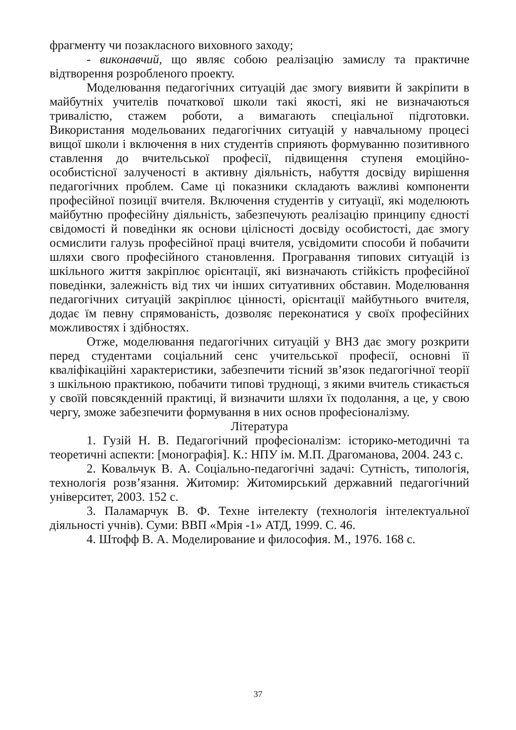фрагменту чи позакласного виховного заходу;
- виконавчий, що являє собою реалізацію замислу та практичне відтворення розробленого проекту.
Моделювання педагогічних ситуацій дає змогу виявити й закріпити в майбутніх учителів початкової школи такі якості, які не визначаються тривалістю, стажем роботи, а вимагають спеціальної підготовки. Використання модельованих педагогічних ситуацій у навчальному процесі вищої школи і включення в них студентів сприяють формуванню позитивного ставлення до вчительської професії, підвищення ступеня емоційно-особистісної залученості в активну діяльність, набуття досвіду вирішення педагогічних проблем. Саме ці показники складають важливі компоненти професійної позиції вчителя. Включення студентів у ситуації, які моделюють майбутню професійну діяльність, забезпечують реалізацію принципу єдності свідомості й поведінки як основи цілісності досвіду особистості, дає змогу осмислити галузь професійної праці вчителя, усвідомити способи й побачити шляхи свого професійного становлення. Програвання типових ситуацій із шкільного життя закріплює орієнтації, які визначають стійкість професійної поведінки, залежність від тих чи інших ситуативних обставин. Моделювання педагогічних ситуацій закріплює цінності, орієнтації майбутнього вчителя, додає їм певну спрямованість, дозволяє переконатися у своїх професійних можливостях і здібностях.
Отже, моделювання педагогічних ситуацій у ВНЗ дає змогу розкрити перед студентами соціальний сенс учительської професії, основні її кваліфікаційні характеристики, забезпечити тісний зв’язок педагогічної теорії з шкільною практикою, побачити типові труднощі, з якими вчитель стикається у своїй повсякденній практиці, й визначити шляхи їх подолання, а це, у свою чергу, зможе забезпечити формування в них основ професіоналізму.
Література
1. Гузій Н. В. Педагогічний професіоналізм: історико-методичні та теоретичні аспекти: [монографія]. К.: НПУ ім. М.П. Драгоманова, 2004. 243 с.
2. Ковальчук В. А. Соціально-педагогічні задачі: Сутність, типологія, технологія розв’язання. Житомир: Житомирський державний педагогічний університет, 2003. 152 с.
3. Паламарчук В. Ф. Техне інтелекту (технологія інтелектуальної діяльності учнів). Суми: ВВП «Мрія -1» АТД, 1999. С. 46.
4. Штофф В. А. Моделирование и философия. М., 1976. 168 с.
37